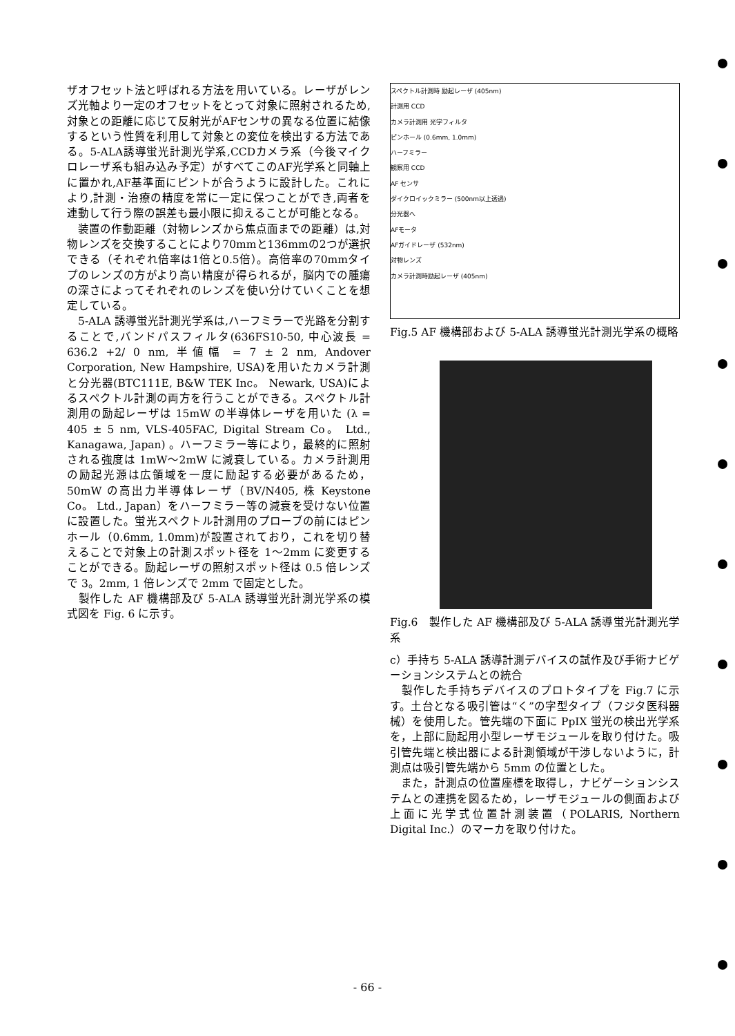ザオフセット法と呼ばれる方法を用いている。レーザがレンズ光軸より一定のオフセットをとって対象に照射されるため,対象との距離に応じて反射光がAFセンサの異なる位置に結像するという性質を利用して対象との変位を検出する方法である。5-ALA誘導蛍光計測光学系,CCDカメラ系（今後マイクロレーザ系も組み込み予定）がすべてこのAF光学系と同軸上に置かれ,AF基準面にピントが合うように設計した。これにより,計測・治療の精度を常に一定に保つことができ,両者を連動して行う際の誤差も最小限に抑えることが可能となる。
　装置の作動距離（対物レンズから焦点面までの距離）は,対物レンズを交換することにより70mmと136mmの2つが選択できる（それぞれ倍率は1倍と0.5倍）。高倍率の70mmタイプのレンズの方がより高い精度が得られるが，脳内での腫瘍の深さによってそれぞれのレンズを使い分けていくことを想定している。
　5-ALA 誘導蛍光計測光学系は,ハーフミラーで光路を分割することで,バンドパスフィルタ(636FS10-50, 中心波長 = 636.2 +2/ 0 nm, 半値幅 = 7 ± 2 nm, Andover Corporation, New Hampshire, USA)を用いたカメラ計測と分光器(BTC111E, B&W TEK Inc。 Newark, USA)によるスペクトル計測の両方を行うことができる。スペクトル計測用の励起レーザは 15mW の半導体レーザを用いた (λ = 405 ± 5 nm, VLS-405FAC, Digital Stream Co。 Ltd., Kanagawa, Japan) 。ハーフミラー等により，最終的に照射される強度は 1mW～2mW に減衰している。カメラ計測用の励起光源は広領域を一度に励起する必要があるため，50mW の高出力半導体レーザ（BV/N405, 株 Keystone Co。 Ltd., Japan）をハーフミラー等の減衰を受けない位置に設置した。蛍光スペクトル計測用のプローブの前にはピンホール（0.6mm, 1.0mm)が設置されており，これを切り替えることで対象上の計測スポット径を 1～2mm に変更することができる。励起レーザの照射スポット径は 0.5 倍レンズで 3。2mm, 1 倍レンズで 2mm で固定とした。
　製作した AF 機構部及び 5-ALA 誘導蛍光計測光学系の模式図を Fig. 6 に示す。
スペクトル計測時 励起レーザ (405nm)
計測用 CCD
カメラ計測用 光学フィルタ
ピンホール (0.6mm, 1.0mm)
ハーフミラー
観察用 CCD
AF センサ
ダイクロイックミラー (500nm以上透過)
分光器へ
AFモータ
AFガイドレーザ (532nm)
対物レンズ
カメラ計測時励起レーザ (405nm)
Fig.5 AF 機構部および 5-ALA 誘導蛍光計測光学系の概略
Fig.6　製作した AF 機構部及び 5-ALA 誘導蛍光計測光学系
c）手持ち 5-ALA 誘導計測デバイスの試作及び手術ナビゲーションシステムとの統合
　製作した手持ちデバイスのプロトタイプを Fig.7 に示す。土台となる吸引管は“く”の字型タイプ（フジタ医科器械）を使用した。管先端の下面に PpIX 蛍光の検出光学系を，上部に励起用小型レーザモジュールを取り付けた。吸引管先端と検出器による計測領域が干渉しないように，計測点は吸引管先端から 5mm の位置とした。
　また，計測点の位置座標を取得し，ナビゲーションシステムとの連携を図るため，レーザモジュールの側面および上面に光学式位置計測装置（POLARIS, Northern Digital Inc.）のマーカを取り付けた。
- 66 -